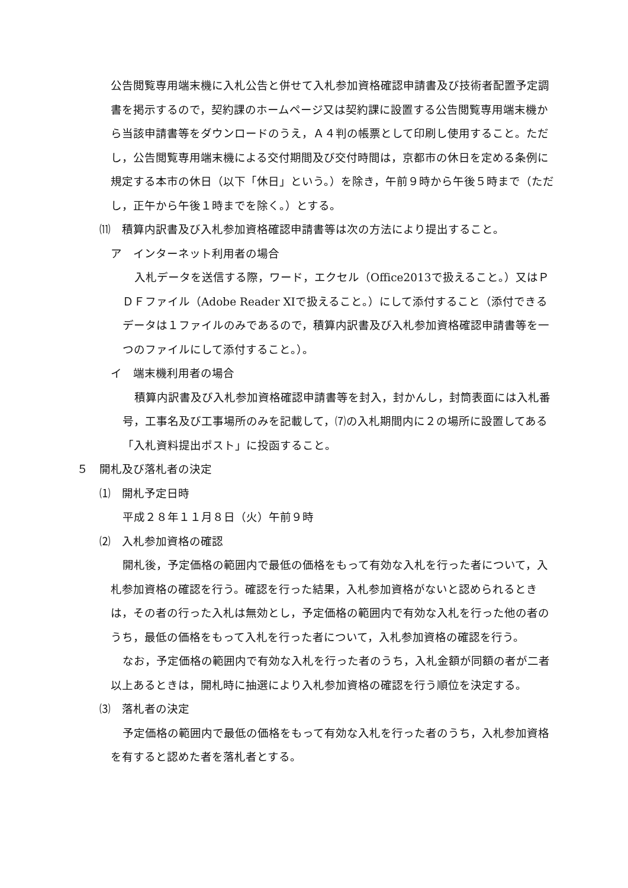公告閲覧専用端末機に入札公告と併せて入札参加資格確認申請書及び技術者配置予定調書を掲示するので，契約課のホームページ又は契約課に設置する公告閲覧専用端末機から当該申請書等をダウンロードのうえ，Ａ４判の帳票として印刷し使用すること。ただし，公告閲覧専用端末機による交付期間及び交付時間は，京都市の休日を定める条例に規定する本市の休日（以下「休日」という。）を除き，午前９時から午後５時まで（ただし，正午から午後１時までを除く。）とする。
⑾　積算内訳書及び入札参加資格確認申請書等は次の方法により提出すること。
ア　インターネット利用者の場合
入札データを送信する際，ワード，エクセル（Office2013で扱えること。）又はＰＤＦファイル（Adobe Reader XIで扱えること。）にして添付すること（添付できるデータは１ファイルのみであるので，積算内訳書及び入札参加資格確認申請書等を一つのファイルにして添付すること。）。
イ　端末機利用者の場合
積算内訳書及び入札参加資格確認申請書等を封入，封かんし，封筒表面には入札番号，工事名及び工事場所のみを記載して，⑺の入札期間内に２の場所に設置してある「入札資料提出ポスト」に投函すること。
５　開札及び落札者の決定
⑴　開札予定日時
平成２８年１１月８日（火）午前９時
⑵　入札参加資格の確認
開札後，予定価格の範囲内で最低の価格をもって有効な入札を行った者について，入札参加資格の確認を行う。確認を行った結果，入札参加資格がないと認められるときは，その者の行った入札は無効とし，予定価格の範囲内で有効な入札を行った他の者のうち，最低の価格をもって入札を行った者について，入札参加資格の確認を行う。
なお，予定価格の範囲内で有効な入札を行った者のうち，入札金額が同額の者が二者以上あるときは，開札時に抽選により入札参加資格の確認を行う順位を決定する。
⑶　落札者の決定
予定価格の範囲内で最低の価格をもって有効な入札を行った者のうち，入札参加資格を有すると認めた者を落札者とする。